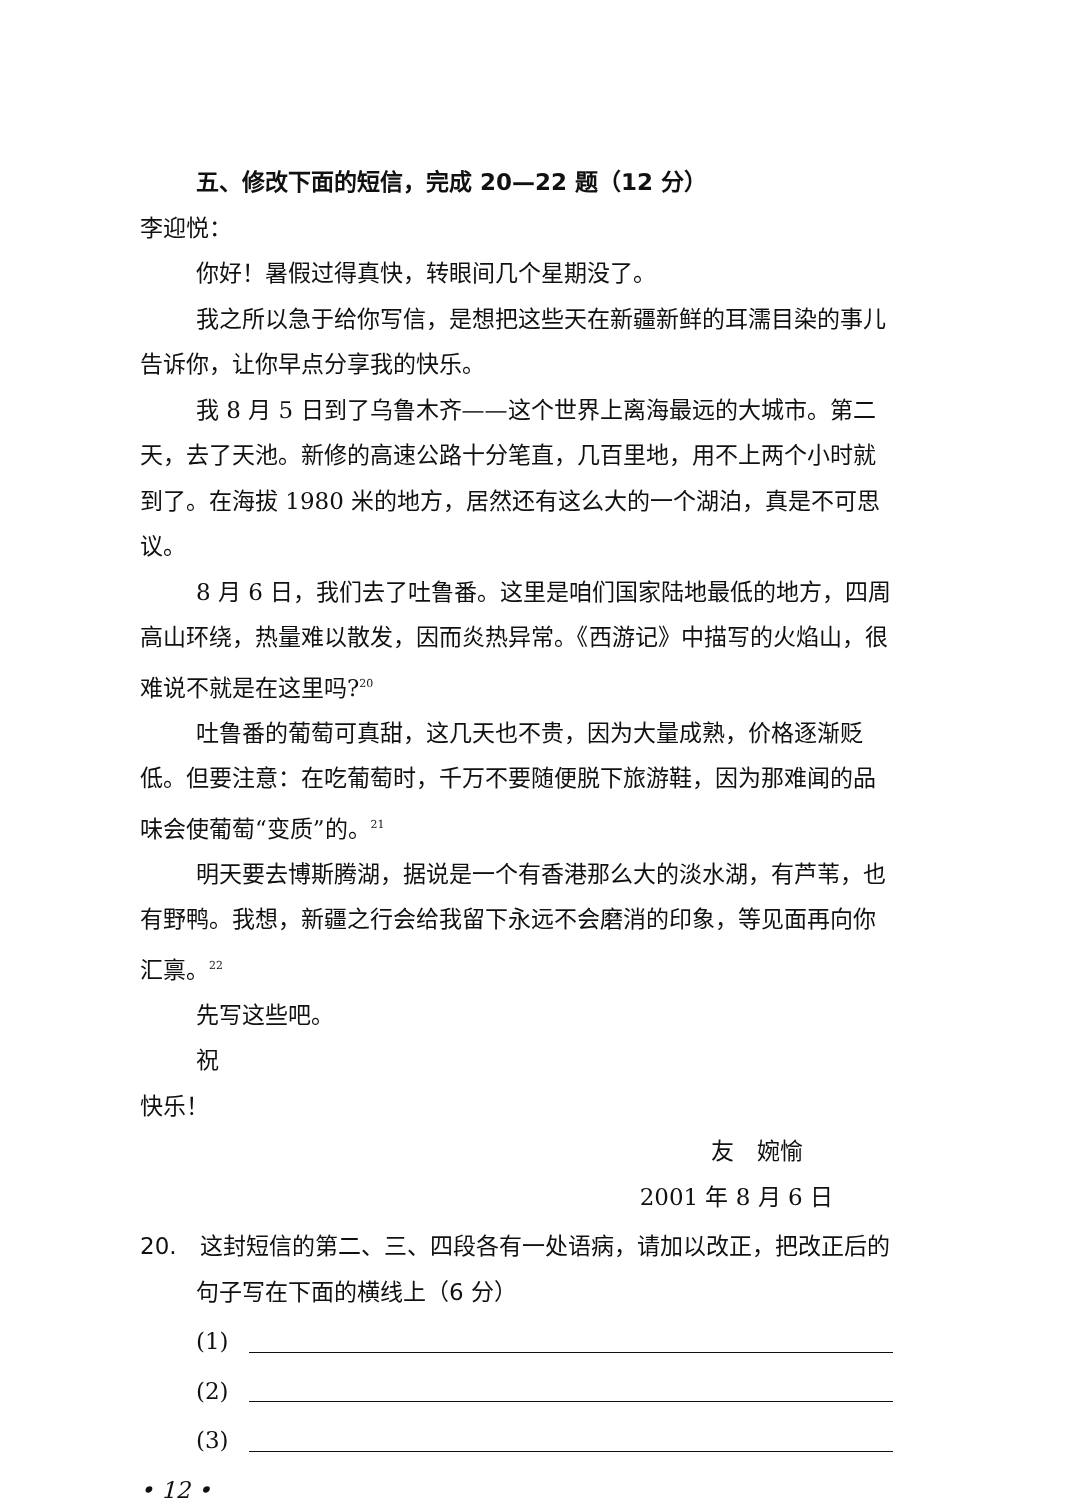五、修改下面的短信，完成 20—22 题（12 分）
李迎悦：
你好！暑假过得真快，转眼间几个星期没了。
我之所以急于给你写信，是想把这些天在新疆新鲜的耳濡目染的事儿告诉你，让你早点分享我的快乐。
我 8 月 5 日到了乌鲁木齐——这个世界上离海最远的大城市。第二天，去了天池。新修的高速公路十分笔直，几百里地，用不上两个小时就到了。在海拔 1980 米的地方，居然还有这么大的一个湖泊，真是不可思议。
8 月 6 日，我们去了吐鲁番。这里是咱们国家陆地最低的地方，四周高山环绕，热量难以散发，因而炎热异常。《西游记》中描写的火焰山，很难说不就是在这里吗?<sup>20</sup>
吐鲁番的葡萄可真甜，这几天也不贵，因为大量成熟，价格逐渐贬低。但要注意：在吃葡萄时，千万不要随便脱下旅游鞋，因为那难闻的品味会使葡萄“变质”的。<sup>21</sup>
明天要去博斯腾湖，据说是一个有香港那么大的淡水湖，有芦苇，也有野鸭。我想，新疆之行会给我留下永远不会磨消的印象，等见面再向你汇禀。<sup>22</sup>
先写这些吧。
祝
快乐！
友　婉愉
2001 年 8 月 6 日
20.　这封短信的第二、三、四段各有一处语病，请加以改正，把改正后的句子写在下面的横线上（6 分）
(1)
(2)
(3)
• 12 •